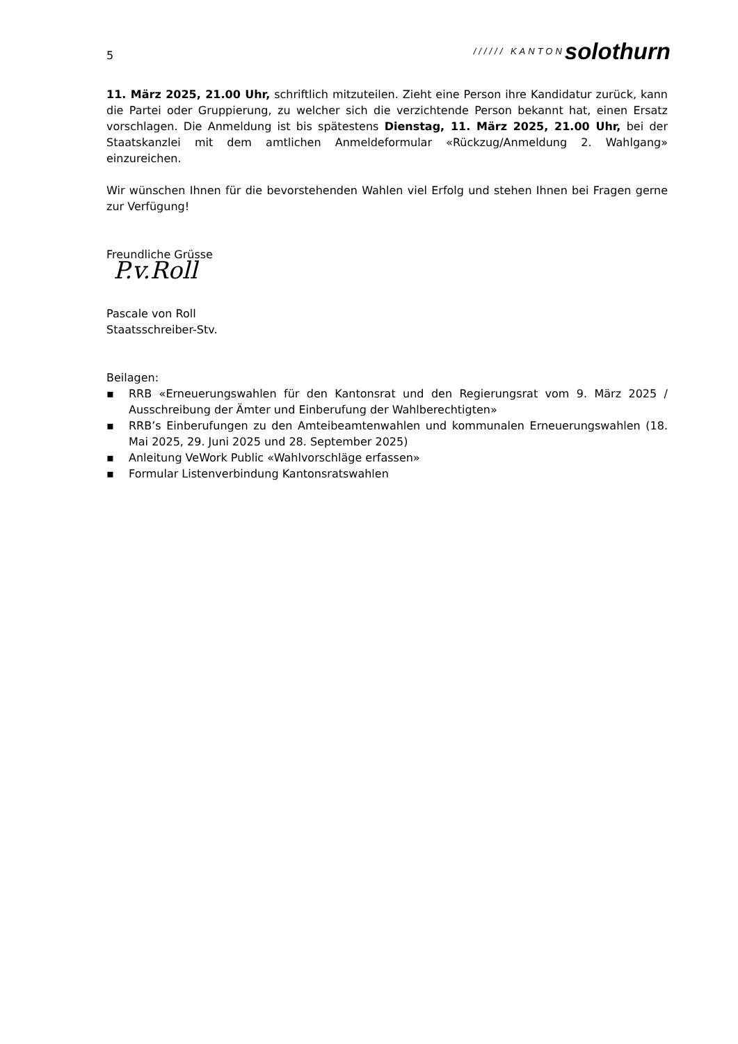5
////// KANTON solothurn
11. März 2025, 21.00 Uhr, schriftlich mitzuteilen. Zieht eine Person ihre Kandidatur zurück, kann die Partei oder Gruppierung, zu welcher sich die verzichtende Person bekannt hat, einen Ersatz vorschlagen. Die Anmeldung ist bis spätestens Dienstag, 11. März 2025, 21.00 Uhr, bei der Staatskanzlei mit dem amtlichen Anmeldeformular «Rückzug/Anmeldung 2. Wahlgang» einzureichen.
Wir wünschen Ihnen für die bevorstehenden Wahlen viel Erfolg und stehen Ihnen bei Fragen gerne zur Verfügung!
Freundliche Grüsse
P.v.Roll
Pascale von Roll
Staatsschreiber-Stv.
Beilagen:
▪ RRB «Erneuerungswahlen für den Kantonsrat und den Regierungsrat vom 9. März 2025 / Ausschreibung der Ämter und Einberufung der Wahlberechtigten»
▪ RRB’s Einberufungen zu den Amteibeamtenwahlen und kommunalen Erneuerungswahlen (18. Mai 2025, 29. Juni 2025 und 28. September 2025)
▪ Anleitung VeWork Public «Wahlvorschläge erfassen»
▪ Formular Listenverbindung Kantonsratswahlen